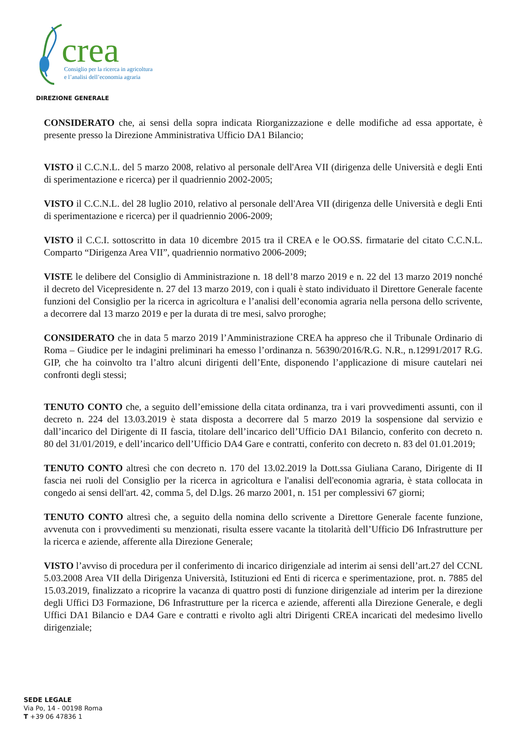crea
DIREZIONE GENERALE
Consiglio per la ricerca in agricoltura
e l’analisi dell’economia agraria
CONSIDERATO che, ai sensi della sopra indicata Riorganizzazione e delle modifiche ad essa apportate, è presente presso la Direzione Amministrativa Ufficio DA1 Bilancio;
VISTO il C.C.N.L. del 5 marzo 2008, relativo al personale dell'Area VII (dirigenza delle Università e degli Enti di sperimentazione e ricerca) per il quadriennio 2002-2005;
VISTO il C.C.N.L. del 28 luglio 2010, relativo al personale dell'Area VII (dirigenza delle Università e degli Enti di sperimentazione e ricerca) per il quadriennio 2006-2009;
VISTO il C.C.I. sottoscritto in data 10 dicembre 2015 tra il CREA e le OO.SS. firmatarie del citato C.C.N.L. Comparto “Dirigenza Area VII”, quadriennio normativo 2006-2009;
VISTE le delibere del Consiglio di Amministrazione n. 18 dell’8 marzo 2019 e n. 22 del 13 marzo 2019 nonché il decreto del Vicepresidente n. 27 del 13 marzo 2019, con i quali è stato individuato il Direttore Generale facente funzioni del Consiglio per la ricerca in agricoltura e l’analisi dell’economia agraria nella persona dello scrivente, a decorrere dal 13 marzo 2019 e per la durata di tre mesi, salvo proroghe;
CONSIDERATO che in data 5 marzo 2019 l’Amministrazione CREA ha appreso che il Tribunale Ordinario di Roma – Giudice per le indagini preliminari ha emesso l’ordinanza n. 56390/2016/R.G. N.R., n.12991/2017 R.G. GIP, che ha coinvolto tra l’altro alcuni dirigenti dell’Ente, disponendo l’applicazione di misure cautelari nei confronti degli stessi;
TENUTO CONTO che, a seguito dell’emissione della citata ordinanza, tra i vari provvedimenti assunti, con il decreto n. 224 del 13.03.2019 è stata disposta a decorrere dal 5 marzo 2019 la sospensione dal servizio e dall’incarico del Dirigente di II fascia, titolare dell’incarico dell’Ufficio DA1 Bilancio, conferito con decreto n. 80 del 31/01/2019, e dell’incarico dell’Ufficio DA4 Gare e contratti, conferito con decreto n. 83 del 01.01.2019;
TENUTO CONTO altresì che con decreto n. 170 del 13.02.2019 la Dott.ssa Giuliana Carano, Dirigente di II fascia nei ruoli del Consiglio per la ricerca in agricoltura e l'analisi dell'economia agraria, è stata collocata in congedo ai sensi dell'art. 42, comma 5, del D.lgs. 26 marzo 2001, n. 151 per complessivi 67 giorni;
TENUTO CONTO altresì che, a seguito della nomina dello scrivente a Direttore Generale facente funzione, avvenuta con i provvedimenti su menzionati, risulta essere vacante la titolarità dell’Ufficio D6 Infrastrutture per la ricerca e aziende, afferente alla Direzione Generale;
VISTO l’avviso di procedura per il conferimento di incarico dirigenziale ad interim ai sensi dell’art.27 del CCNL 5.03.2008 Area VII della Dirigenza Università, Istituzioni ed Enti di ricerca e sperimentazione, prot. n. 7885 del 15.03.2019, finalizzato a ricoprire la vacanza di quattro posti di funzione dirigenziale ad interim per la direzione degli Uffici D3 Formazione, D6 Infrastrutture per la ricerca e aziende, afferenti alla Direzione Generale, e degli Uffici DA1 Bilancio e DA4 Gare e contratti e rivolto agli altri Dirigenti CREA incaricati del medesimo livello dirigenziale;
SEDE LEGALE
Via Po, 14 - 00198 Roma
T +39 06 47836 1